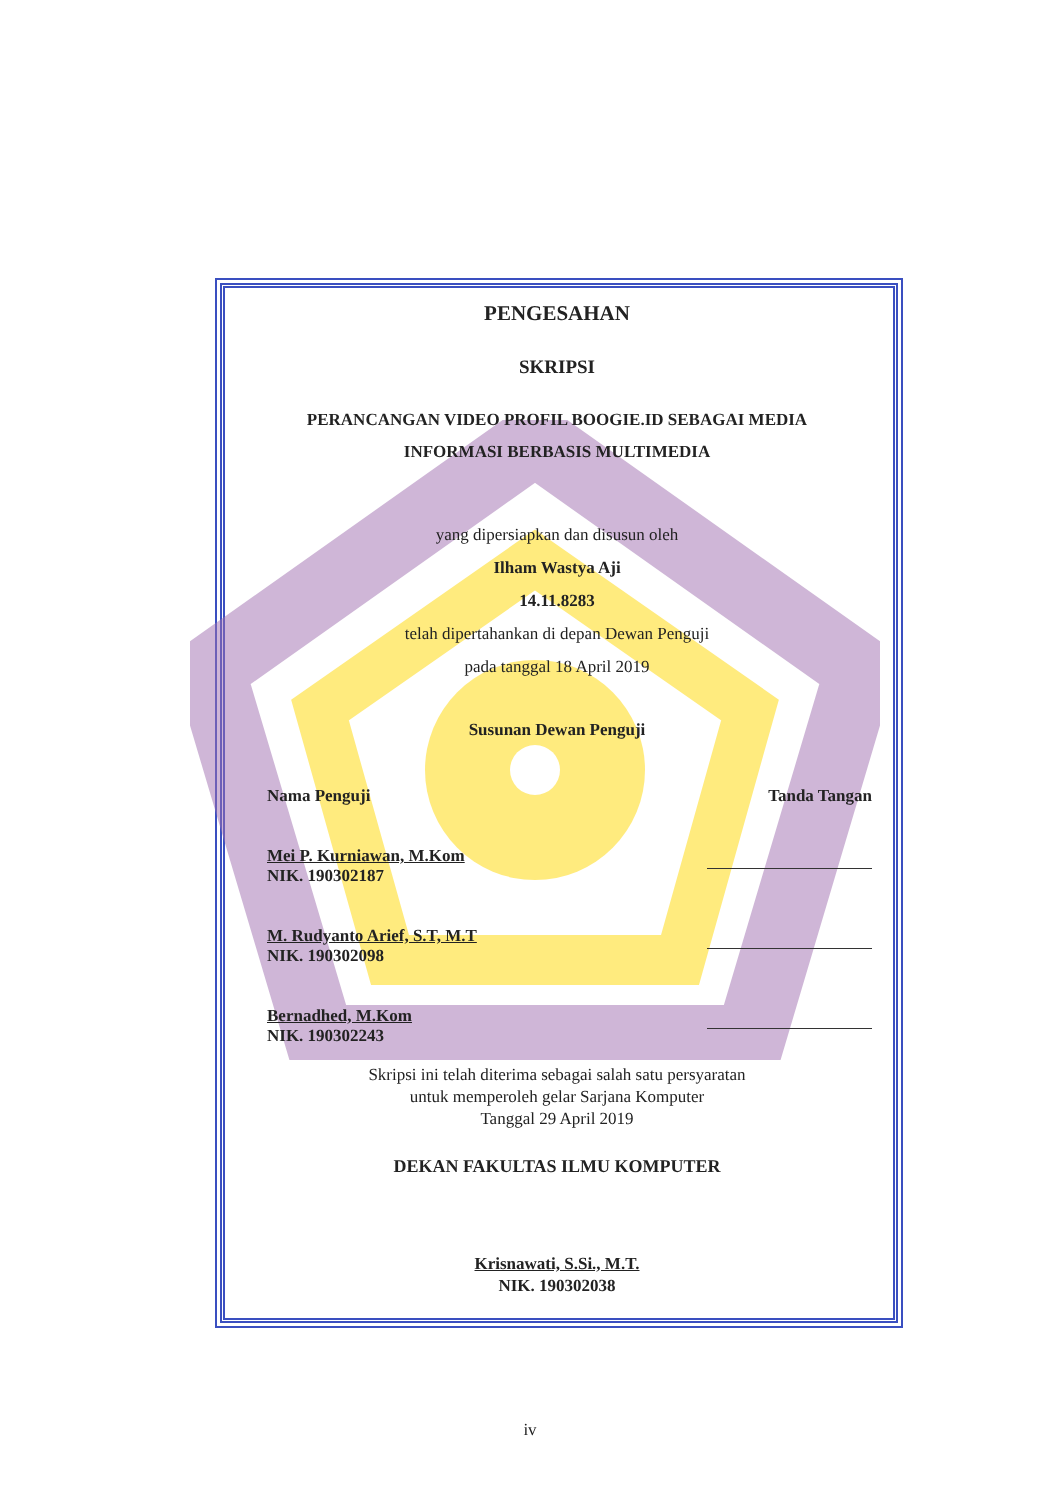PENGESAHAN
SKRIPSI
PERANCANGAN VIDEO PROFIL BOOGIE.ID SEBAGAI MEDIA
INFORMASI BERBASIS MULTIMEDIA
yang dipersiapkan dan disusun oleh
Ilham Wastya Aji
14.11.8283
telah dipertahankan di depan Dewan Penguji
pada tanggal 18 April 2019
Susunan Dewan Penguji
Nama Penguji Tanda Tangan
Mei P. Kurniawan, M.Kom
NIK. 190302187
M. Rudyanto Arief, S.T, M.T
NIK. 190302098
Bernadhed, M.Kom
NIK. 190302243
Skripsi ini telah diterima sebagai salah satu persyaratan
untuk memperoleh gelar Sarjana Komputer
Tanggal 29 April 2019
DEKAN FAKULTAS ILMU KOMPUTER
Krisnawati, S.Si., M.T.
NIK. 190302038
iv